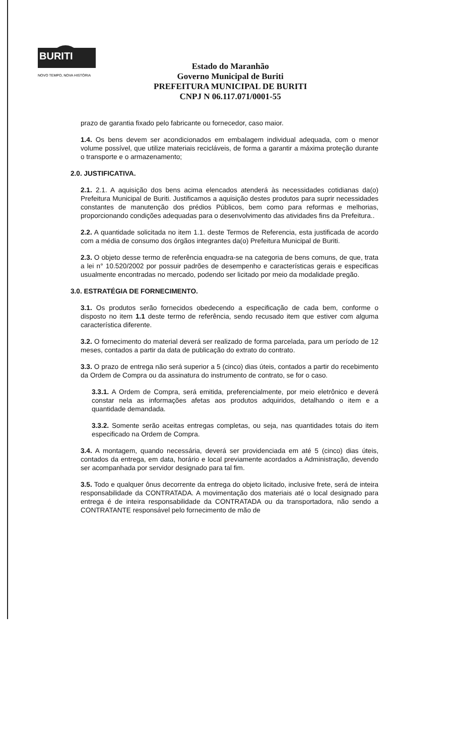BURITI
NOVO TEMPO, NOVA HISTÓRIA
Estado do Maranhão
Governo Municipal de Buriti
PREFEITURA MUNICIPAL DE BURITI
CNPJ N 06.117.071/0001-55
prazo de garantia fixado pelo fabricante ou fornecedor, caso maior.
1.4. Os bens devem ser acondicionados em embalagem individual adequada, com o menor volume possível, que utilize materiais recicláveis, de forma a garantir a máxima proteção durante o transporte e o armazenamento;
2.0. JUSTIFICATIVA.
2.1. 2.1. A aquisição dos bens acima elencados atenderá às necessidades cotidianas da(o) Prefeitura Municipal de Buriti. Justificamos a aquisição destes produtos para suprir necessidades constantes de manutenção dos prédios Públicos, bem como para reformas e melhorias, proporcionando condições adequadas para o desenvolvimento das atividades fins da Prefeitura..
2.2. A quantidade solicitada no item 1.1. deste Termos de Referencia, esta justificada de acordo com a média de consumo dos órgãos integrantes da(o) Prefeitura Municipal de Buriti.
2.3. O objeto desse termo de referência enquadra-se na categoria de bens comuns, de que, trata a lei n° 10.520/2002 por possuir padrões de desempenho e características gerais e especificas usualmente encontradas no mercado, podendo ser licitado por meio da modalidade pregão.
3.0. ESTRATÉGIA DE FORNECIMENTO.
3.1. Os produtos serão fornecidos obedecendo a especificação de cada bem, conforme o disposto no item 1.1 deste termo de referência, sendo recusado item que estiver com alguma característica diferente.
3.2. O fornecimento do material deverá ser realizado de forma parcelada, para um período de 12 meses, contados a partir da data de publicação do extrato do contrato.
3.3. O prazo de entrega não será superior a 5 (cinco) dias úteis, contados a partir do recebimento da Ordem de Compra ou da assinatura do instrumento de contrato, se for o caso.
3.3.1. A Ordem de Compra, será emitida, preferencialmente, por meio eletrônico e deverá constar nela as informações afetas aos produtos adquiridos, detalhando o item e a quantidade demandada.
3.3.2. Somente serão aceitas entregas completas, ou seja, nas quantidades totais do item especificado na Ordem de Compra.
3.4. A montagem, quando necessária, deverá ser providenciada em até 5 (cinco) dias úteis, contados da entrega, em data, horário e local previamente acordados a Administração, devendo ser acompanhada por servidor designado para tal fim.
3.5. Todo e qualquer ônus decorrente da entrega do objeto licitado, inclusive frete, será de inteira responsabilidade da CONTRATADA. A movimentação dos materiais até o local designado para entrega é de inteira responsabilidade da CONTRATADA ou da transportadora, não sendo a CONTRATANTE responsável pelo fornecimento de mão de